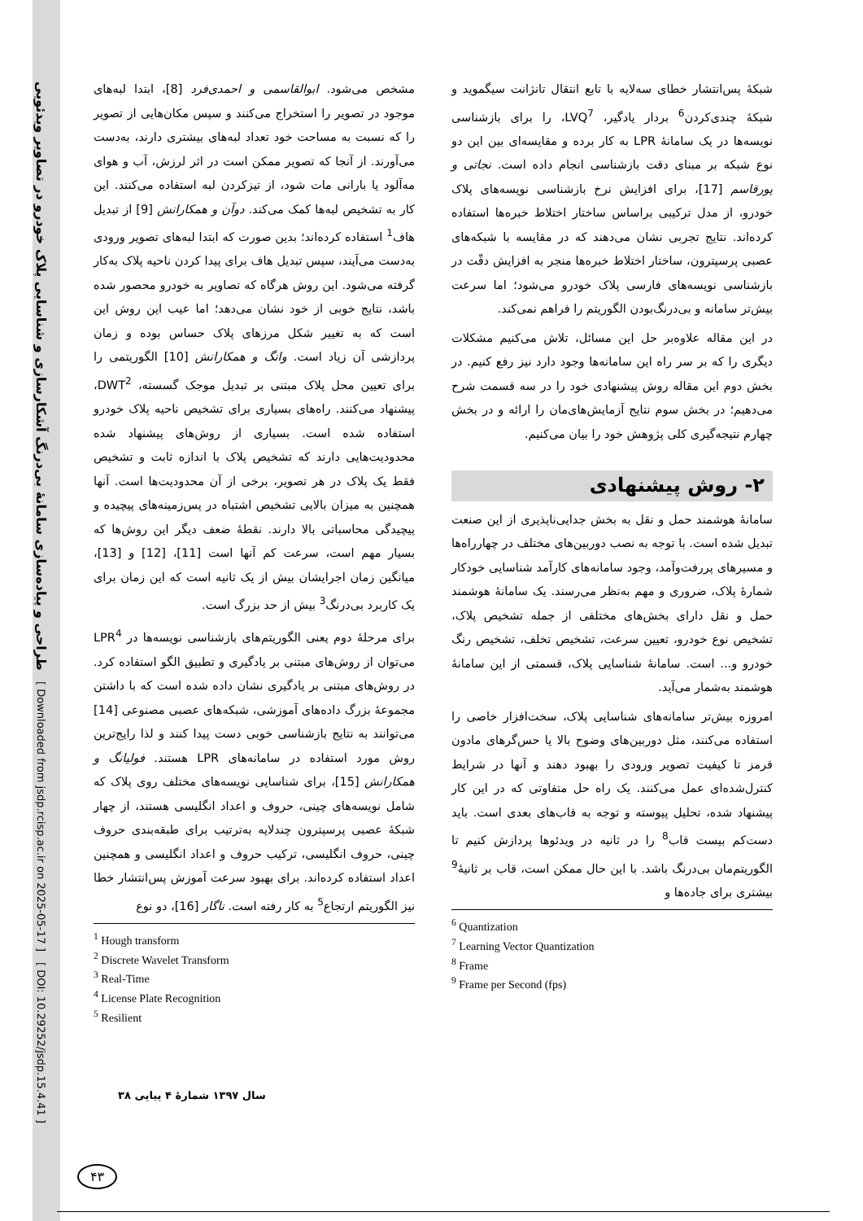طراحی و پیاده‌سازی سامانهٔ بی‌درنگ آشکارسازی و شناسایی پلاک خودرو در تصاویر ویدئویی
[ Downloaded from jsdp.rcisp.ac.ir on 2025-05-17 ]
[ DOI: 10.29252/jsdp.15.4.41 ]
مشخص می‌شود. ابوالقاسمی و احمدی‌فرد [8]، ابتدا لبه‌های موجود در تصویر را استخراج می‌کنند و سپس مکان‌هایی از تصویر را که نسبت به مساحت خود تعداد لبه‌های بیشتری دارند، به‌دست می‌آورند. از آنجا که تصویر ممکن است در اثر لرزش، آب و هوای مه‌آلود یا بارانی مات شود، از تیزکردن لبه استفاده می‌کنند. این کار به تشخیص لبه‌ها کمک می‌کند. دوآن و همکارانش [9] از تبدیل هاف<sup>1</sup> استفاده کرده‌اند؛ بدین صورت که ابتدا لبه‌های تصویر ورودی به‌دست می‌آیند، سپس تبدیل هاف برای پیدا کردن ناحیه پلاک به‌کار گرفته می‌شود. این روش هرگاه که تصاویر به خودرو محصور شده باشد، نتایج خوبی از خود نشان می‌دهد؛ اما عیب این روش این است که به تغییر شکل مرزهای پلاک حساس بوده و زمان پردازشی آن زیاد است. وانگ و همکارانش [10] الگوریتمی را برای تعیین محل پلاک مبتنی بر تبدیل موجک گسسته، DWT<sup>2</sup>، پیشنهاد می‌کنند. راه‌های بسیاری برای تشخیص ناحیه پلاک خودرو استفاده شده است. بسیاری از روش‌های پیشنهاد شده محدودیت‌هایی دارند که تشخیص پلاک با اندازه ثابت و تشخیص فقط یک پلاک در هر تصویر، برخی از آن محدودیت‌ها است. آنها همچنین به میزان بالایی تشخیص اشتباه در پس‌زمینه‌های پیچیده و پیچیدگی محاسباتی بالا دارند. نقطهٔ ضعف دیگر این روش‌ها که بسیار مهم است، سرعت کم آنها است [11]، [12] و [13]، میانگین زمان اجرایشان بیش از یک ثانیه است که این زمان برای یک کاربرد بی‌درنگ<sup>3</sup> بیش از حد بزرگ است.
برای مرحلهٔ دوم یعنی الگوریتم‌های بازشناسی نویسه‌ها در LPR<sup>4</sup> می‌توان از روش‌های مبتنی بر یادگیری و تطبیق الگو استفاده کرد. در روش‌های مبتنی بر یادگیری نشان داده شده است که با داشتن مجموعهٔ بزرگ داده‌های آموزشی، شبکه‌های عصبی مصنوعی [14] می‌توانند به نتایج بازشناسی خوبی دست پیدا کنند و لذا رایج‌ترین روش مورد استفاده در سامانه‌های LPR هستند. فولیانگ و همکارانش [15]، برای شناسایی نویسه‌های مختلف روی پلاک که شامل نویسه‌های چینی، حروف و اعداد انگلیسی هستند، از چهار شبکهٔ عصبی پرسپترون چندلایه به‌ترتیب برای طبقه‌بندی حروف چینی، حروف انگلیسی، ترکیب حروف و اعداد انگلیسی و همچنین اعداد استفاده کرده‌اند. برای بهبود سرعت آموزش پس‌انتشار خطا نیز الگوریتم ارتجاع<sup>5</sup> به کار رفته است. ناگار [16]، دو نوع
<sup>1</sup> Hough transform
<sup>2</sup> Discrete Wavelet Transform
<sup>3</sup> Real-Time
<sup>4</sup> License Plate Recognition
<sup>5</sup> Resilient
شبکهٔ پس‌انتشار خطای سه‌لایه با تابع انتقال تانژانت سیگموید و شبکهٔ چندی‌کردن<sup>6</sup> بردار یادگیر، LVQ<sup>7</sup>، را برای بازشناسی نویسه‌ها در یک سامانهٔ LPR به کار برده و مقایسه‌ای بین این دو نوع شبکه بر مبنای دقت بازشناسی انجام داده است. نجاتی و پورقاسم [17]، برای افزایش نرخ بازشناسی نویسه‌های پلاک خودرو، از مدل ترکیبی براساس ساختار اختلاط خبره‌ها استفاده کرده‌اند. نتایج تجربی نشان می‌دهند که در مقایسه با شبکه‌های عصبی پرسپترون، ساختار اختلاط خبره‌ها منجر به افزایش دقّت در بازشناسی نویسه‌های فارسی پلاک خودرو می‌شود؛ اما سرعت بیش‌تر سامانه و بی‌درنگ‌بودن الگوریتم را فراهم نمی‌کند.
در این مقاله علاوه‌بر حل این مسائل، تلاش می‌کنیم مشکلات دیگری را که بر سر راه این سامانه‌ها وجود دارد نیز رفع کنیم. در بخش دوم این مقاله روش پیشنهادی خود را در سه قسمت شرح می‌دهیم؛ در بخش سوم نتایج آزمایش‌های‌مان را ارائه و در بخش چهارم نتیجه‌گیری کلی پژوهش خود را بیان می‌کنیم.
۲- روش پیشنهادی
سامانهٔ هوشمند حمل و نقل به بخش جدایی‌ناپذیری از این صنعت تبدیل شده است. با توجه به نصب دوربین‌های مختلف در چهارراه‌ها و مسیرهای پررفت‌وآمد، وجود سامانه‌های کارآمد شناسایی خودکار شمارهٔ پلاک، ضروری و مهم به‌نظر می‌رسند. یک سامانهٔ هوشمند حمل و نقل دارای بخش‌های مختلفی از جمله تشخیص پلاک، تشخیص نوع خودرو، تعیین سرعت، تشخیص تخلف، تشخیص رنگ خودرو و... است. سامانهٔ شناسایی پلاک، قسمتی از این سامانهٔ هوشمند به‌شمار می‌آید.
امروزه بیش‌تر سامانه‌های شناسایی پلاک، سخت‌افزار خاصی را استفاده می‌کنند، مثل دوربین‌های وضوح بالا یا حس‌گرهای مادون قرمز تا کیفیت تصویر ورودی را بهبود دهند و آنها در شرایط کنترل‌شده‌ای عمل می‌کنند. یک راه حل متفاوتی که در این کار پیشنهاد شده، تحلیل پیوسته و توجه به قاب‌های بعدی است. باید دست‌کم بیست قاب<sup>8</sup> را در ثانیه در ویدئوها پردازش کنیم تا الگوریتم‌مان بی‌درنگ باشد. با این حال ممکن است، قاب بر ثانیهٔ<sup>9</sup> بیشتری برای جاده‌ها و
<sup>6</sup> Quantization
<sup>7</sup> Learning Vector Quantization
<sup>8</sup> Frame
<sup>9</sup> Frame per Second (fps)
سال ۱۳۹۷ شمارهٔ ۴ پیاپی ۳۸
۴۳